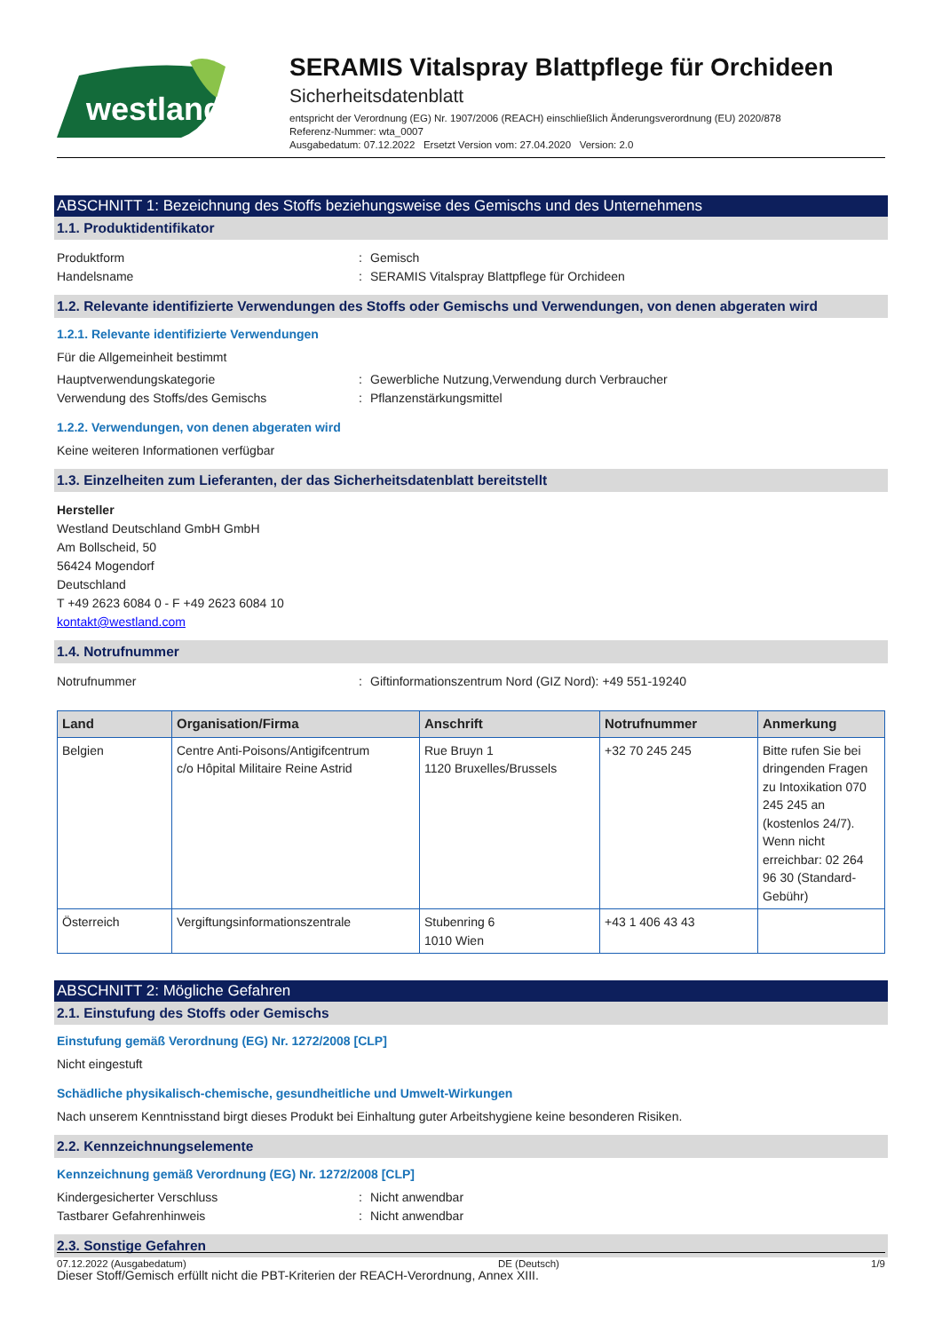westland
SERAMIS Vitalspray Blattpflege für Orchideen
Sicherheitsdatenblatt
entspricht der Verordnung (EG) Nr. 1907/2006 (REACH) einschließlich Änderungsverordnung (EU) 2020/878
Referenz-Nummer: wta_0007
Ausgabedatum: 07.12.2022 Ersetzt Version vom: 27.04.2020 Version: 2.0
ABSCHNITT 1: Bezeichnung des Stoffs beziehungsweise des Gemischs und des Unternehmens
1.1. Produktidentifikator
Produktform: Gemisch
Handelsname: SERAMIS Vitalspray Blattpflege für Orchideen
1.2. Relevante identifizierte Verwendungen des Stoffs oder Gemischs und Verwendungen, von denen abgeraten wird
1.2.1. Relevante identifizierte Verwendungen
Für die Allgemeinheit bestimmt
Hauptverwendungskategorie: Gewerbliche Nutzung,Verwendung durch Verbraucher
Verwendung des Stoffs/des Gemischs: Pflanzenstärkungsmittel
1.2.2. Verwendungen, von denen abgeraten wird
Keine weiteren Informationen verfügbar
1.3. Einzelheiten zum Lieferanten, der das Sicherheitsdatenblatt bereitstellt
Hersteller
Westland Deutschland GmbH GmbH
Am Bollscheid, 50
56424 Mogendorf
Deutschland
T +49 2623 6084 0 - F +49 2623 6084 10
kontakt@westland.com
1.4. Notrufnummer
Notrufnummer: Giftinformationszentrum Nord (GIZ Nord): +49 551-19240
| Land | Organisation/Firma | Anschrift | Notrufnummer | Anmerkung |
| --- | --- | --- | --- | --- |
| Belgien | Centre Anti-Poisons/Antigifcentrum c/o Hôpital Militaire Reine Astrid | Rue Bruyn 1 1120 Bruxelles/Brussels | +32 70 245 245 | Bitte rufen Sie bei dringenden Fragen zu Intoxikation 070 245 245 an (kostenlos 24/7). Wenn nicht erreichbar: 02 264 96 30 (Standard-Gebühr) |
| Österreich | Vergiftungsinformationszentrale | Stubenring 6 1010 Wien | +43 1 406 43 43 | |
ABSCHNITT 2: Mögliche Gefahren
2.1. Einstufung des Stoffs oder Gemischs
Einstufung gemäß Verordnung (EG) Nr. 1272/2008 [CLP]
Nicht eingestuft
Schädliche physikalisch-chemische, gesundheitliche und Umwelt-Wirkungen
Nach unserem Kenntnisstand birgt dieses Produkt bei Einhaltung guter Arbeitshygiene keine besonderen Risiken.
2.2. Kennzeichnungselemente
Kennzeichnung gemäß Verordnung (EG) Nr. 1272/2008 [CLP]
Kindergesicherter Verschluss: Nicht anwendbar
Tastbarer Gefahrenhinweis: Nicht anwendbar
2.3. Sonstige Gefahren
Dieser Stoff/Gemisch erfüllt nicht die PBT-Kriterien der REACH-Verordnung, Annex XIII.
07.12.2022 (Ausgabedatum) DE (Deutsch) 1/9